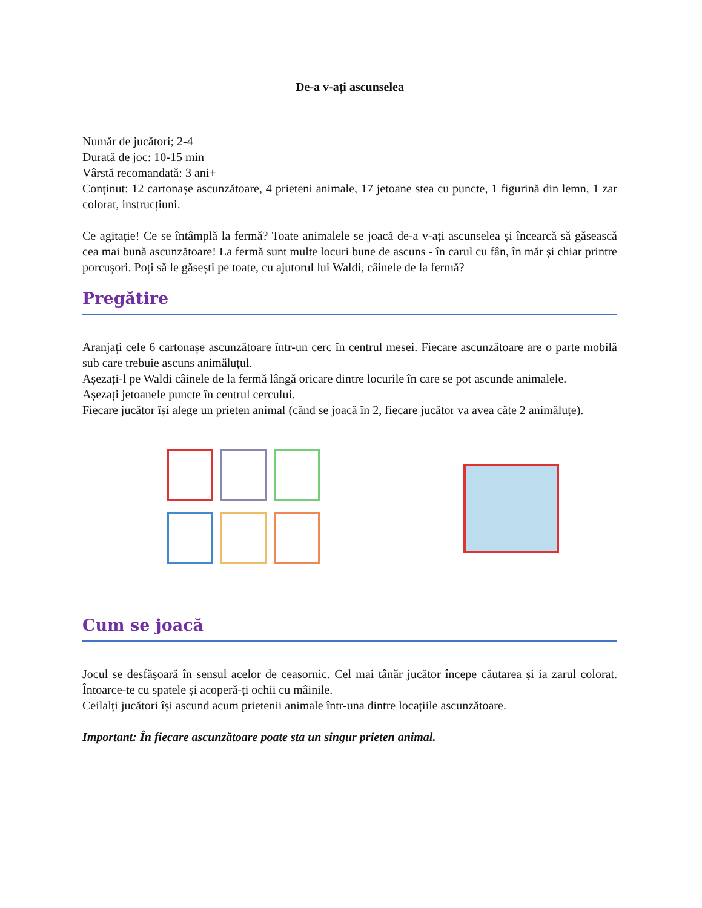De-a v-ați ascunselea
Număr de jucători; 2-4
Durată de joc: 10-15 min
Vârstă recomandată: 3 ani+
Conținut: 12 cartonașe ascunzătoare, 4 prieteni animale, 17 jetoane stea cu puncte, 1 figurină din lemn, 1 zar colorat, instrucțiuni.
Ce agitație! Ce se întâmplă la fermă? Toate animalele se joacă de-a v-ați ascunselea și încearcă să găsească cea mai bună ascunzătoare! La fermă sunt multe locuri bune de ascuns - în carul cu fân, în măr și chiar printre porcușori. Poți să le găsești pe toate, cu ajutorul lui Waldi, câinele de la fermă?
Pregătire
Aranjați cele 6 cartonașe ascunzătoare într-un cerc în centrul mesei. Fiecare ascunzătoare are o parte mobilă sub care trebuie ascuns animăluțul.
Așezați-l pe Waldi câinele de la fermă lângă oricare dintre locurile în care se pot ascunde animalele.
Așezați jetoanele puncte în centrul cercului.
Fiecare jucător își alege un prieten animal (când se joacă în 2, fiecare jucător va avea câte 2 animăluțe).
Cum se joacă
Jocul se desfășoară în sensul acelor de ceasornic. Cel mai tânăr jucător începe căutarea și ia zarul colorat. Întoarce-te cu spatele și acoperă-ți ochii cu mâinile.
Ceilalți jucători își ascund acum prietenii animale într-una dintre locațiile ascunzătoare.
Important: În fiecare ascunzătoare poate sta un singur prieten animal.